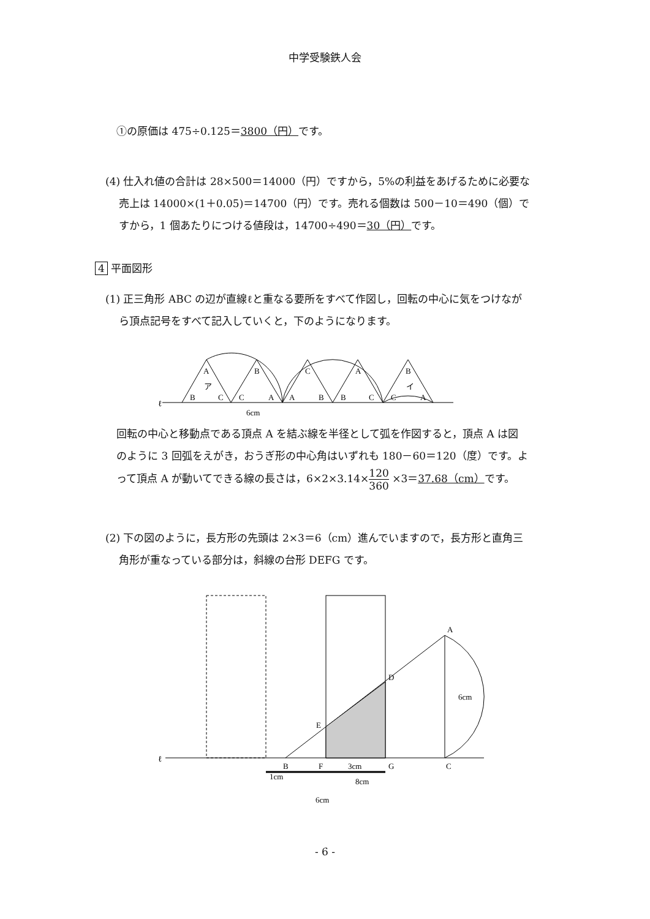中学受験鉄人会
①の原価は 475÷0.125＝3800（円）です。
(4) 仕入れ値の合計は 28×500＝14000（円）ですから，5%の利益をあげるために必要な
売上は 14000×(1＋0.05)＝14700（円）です。売れる個数は 500－10＝490（個）で
すから，1 個あたりにつける値段は，14700÷490＝30（円）です。
4 平面図形
(1) 正三角形 ABC の辺が直線ℓと重なる要所をすべて作図し，回転の中心に気をつけなが
ら頂点記号をすべて記入していくと，下のようになります。
ℓ
A
ア
B
C
B
C
A
C
A
B
A
B
C
B
イ
C
A
6cm
回転の中心と移動点である頂点 A を結ぶ線を半径として弧を作図すると，頂点 A は図
のように 3 回弧をえがき，おうぎ形の中心角はいずれも 180－60＝120（度）です。よ
って頂点 A が動いてできる線の長さは，6×2×3.14×120 360 ×3＝37.68（cm）です。
(2) 下の図のように，長方形の先頭は 2×3＝6（cm）進んでいますので，長方形と直角三
角形が重なっている部分は，斜線の台形 DEFG です。
ℓ
A
D
E
B
F
3cm
G
C
6cm
1cm
8cm
6cm
- 6 -